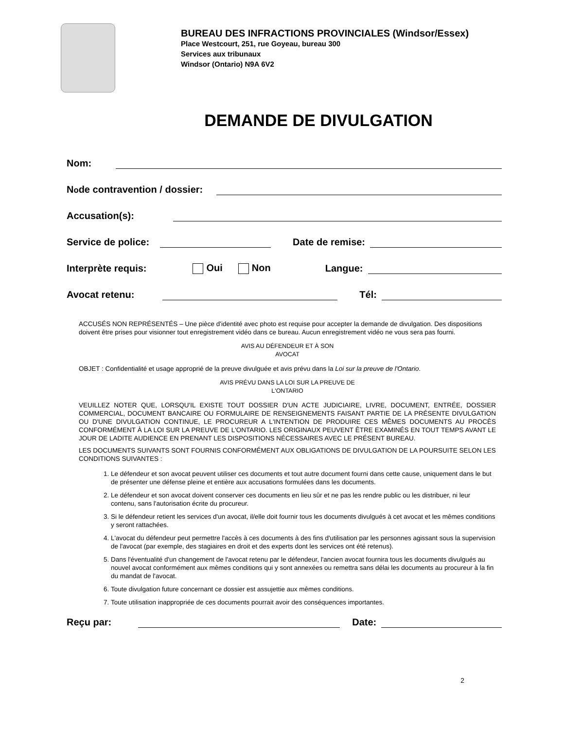BUREAU DES INFRACTIONS PROVINCIALES (Windsor/Essex)
Place Westcourt, 251, rue Goyeau, bureau 300
Services aux tribunaux
Windsor (Ontario) N9A 6V2
DEMANDE DE DIVULGATION
Nom:
N<sup>o</sup> de contravention / dossier:
Accusation(s):
Service de police: Date de remise:
Interprète requis: Oui Non Langue:
Avocat retenu: Tél:
ACCUSÉS NON REPRÉSENTÉS – Une pièce d'identité avec photo est requise pour accepter la demande de divulgation. Des dispositions doivent être prises pour visionner tout enregistrement vidéo dans ce bureau. Aucun enregistrement vidéo ne vous sera pas fourni.
AVIS AU DÉFENDEUR ET À SON
AVOCAT
OBJET : Confidentialité et usage approprié de la preuve divulguée et avis prévu dans la Loi sur la preuve de l'Ontario.
AVIS PRÉVU DANS LA LOI SUR LA PREUVE DE
L'ONTARIO
VEUILLEZ NOTER QUE, LORSQU'IL EXISTE TOUT DOSSIER D'UN ACTE JUDICIAIRE, LIVRE, DOCUMENT, ENTRÉE, DOSSIER COMMERCIAL, DOCUMENT BANCAIRE OU FORMULAIRE DE RENSEIGNEMENTS FAISANT PARTIE DE LA PRÉSENTE DIVULGATION OU D'UNE DIVULGATION CONTINUE, LE PROCUREUR A L'INTENTION DE PRODUIRE CES MÊMES DOCUMENTS AU PROCÈS CONFORMÉMENT À LA LOI SUR LA PREUVE DE L'ONTARIO. LES ORIGINAUX PEUVENT ÊTRE EXAMINÉS EN TOUT TEMPS AVANT LE JOUR DE LADITE AUDIENCE EN PRENANT LES DISPOSITIONS NÉCESSAIRES AVEC LE PRÉSENT BUREAU.
LES DOCUMENTS SUIVANTS SONT FOURNIS CONFORMÉMENT AUX OBLIGATIONS DE DIVULGATION DE LA POURSUITE SELON LES CONDITIONS SUIVANTES :
1. Le défendeur et son avocat peuvent utiliser ces documents et tout autre document fourni dans cette cause, uniquement dans le but de présenter une défense pleine et entière aux accusations formulées dans les documents.
2. Le défendeur et son avocat doivent conserver ces documents en lieu sûr et ne pas les rendre public ou les distribuer, ni leur contenu, sans l'autorisation écrite du procureur.
3. Si le défendeur retient les services d'un avocat, il/elle doit fournir tous les documents divulgués à cet avocat et les mêmes conditions y seront rattachées.
4. L'avocat du défendeur peut permettre l'accès à ces documents à des fins d'utilisation par les personnes agissant sous la supervision de l'avocat (par exemple, des stagiaires en droit et des experts dont les services ont été retenus).
5. Dans l'éventualité d'un changement de l'avocat retenu par le défendeur, l'ancien avocat fournira tous les documents divulgués au nouvel avocat conformément aux mêmes conditions qui y sont annexées ou remettra sans délai les documents au procureur à la fin du mandat de l'avocat.
6. Toute divulgation future concernant ce dossier est assujettie aux mêmes conditions.
7. Toute utilisation inappropriée de ces documents pourrait avoir des conséquences importantes.
Reçu par: Date:
2